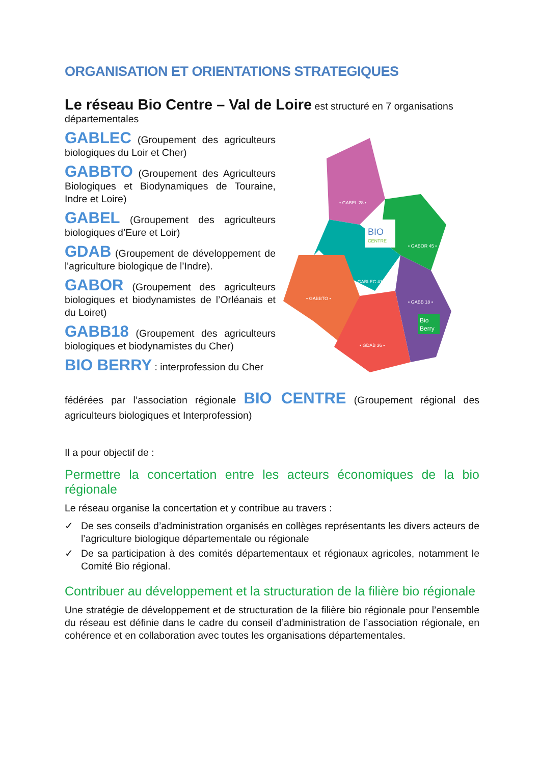ORGANISATION ET ORIENTATIONS STRATEGIQUES
Le réseau Bio Centre – Val de Loire est structuré en 7 organisations départementales
GABLEC (Groupement des agriculteurs biologiques du Loir et Cher)
GABBTO (Groupement des Agriculteurs Biologiques et Biodynamiques de Touraine, Indre et Loire)
GABEL (Groupement des agriculteurs biologiques d’Eure et Loir)
GDAB (Groupement de développement de l'agriculture biologique de l’Indre).
GABOR (Groupement des agriculteurs biologiques et biodynamistes de l’Orléanais et du Loiret)
GABB18 (Groupement des agriculteurs biologiques et biodynamistes du Cher)
BIO BERRY : interprofession du Cher
BIO
CENTRE
• GABEL 28 •
• GABOR 45 •
• GABLEC 41 •
• GABBTO •
• GABB 18 •
• GDAB 36 •
Bio
Berry
fédérées par l’association régionale BIO CENTRE (Groupement régional des agriculteurs biologiques et Interprofession)
Il a pour objectif de :
Permettre la concertation entre les acteurs économiques de la bio régionale
Le réseau organise la concertation et y contribue au travers :
✓ De ses conseils d’administration organisés en collèges représentants les divers acteurs de l’agriculture biologique départementale ou régionale
✓ De sa participation à des comités départementaux et régionaux agricoles, notamment le Comité Bio régional.
Contribuer au développement et la structuration de la filière bio régionale
Une stratégie de développement et de structuration de la filière bio régionale pour l’ensemble du réseau est définie dans le cadre du conseil d’administration de l’association régionale, en cohérence et en collaboration avec toutes les organisations départementales.